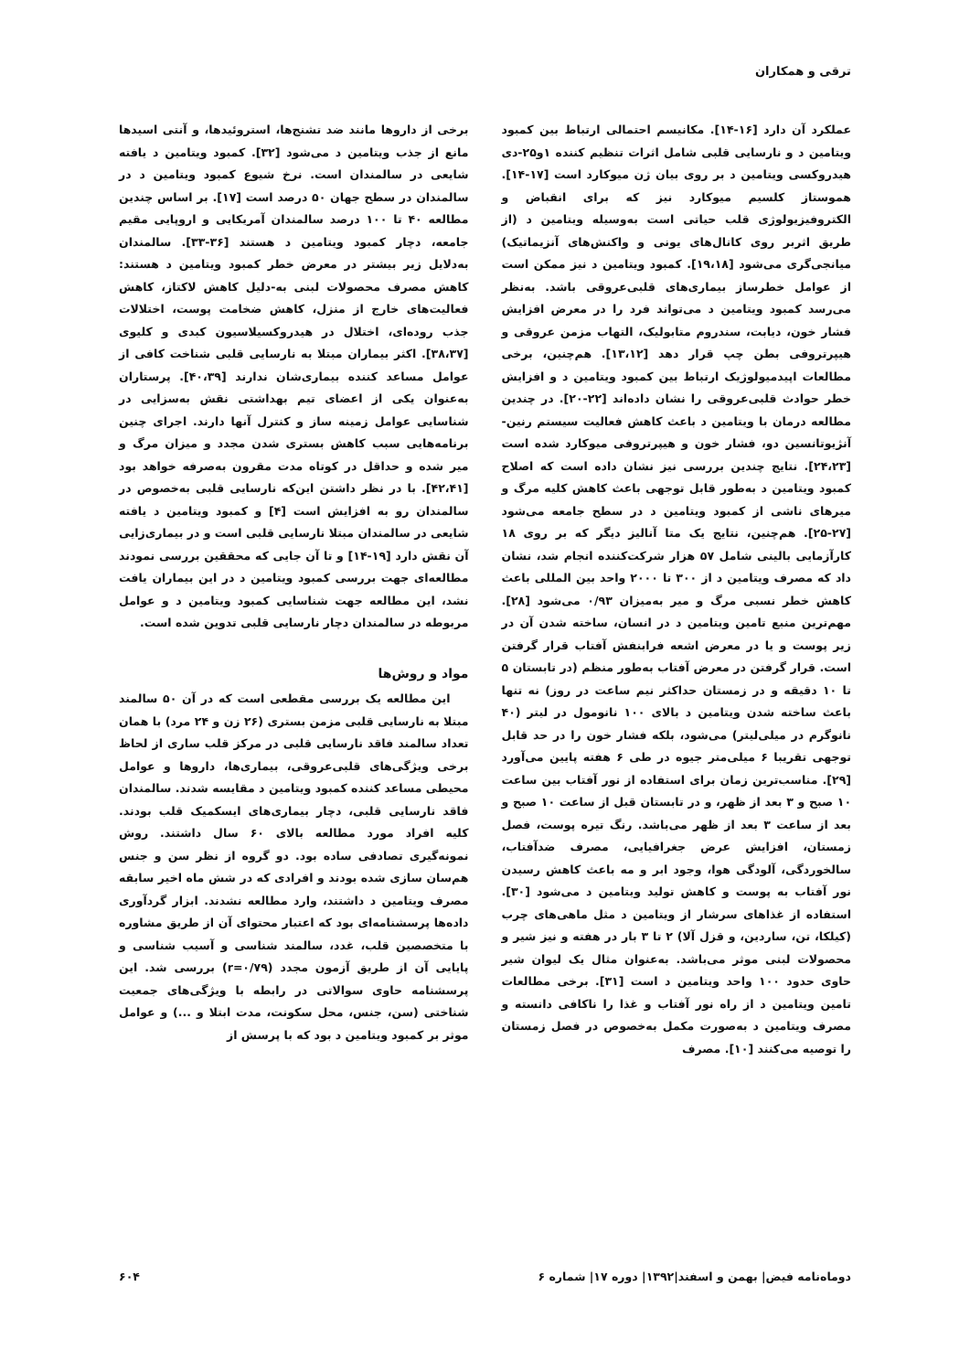ترقی و همکاران
عملکرد آن دارد [۱۶-۱۴]. مکانیسم احتمالی ارتباط بین کمبود ویتامین د و نارسایی قلبی شامل اثرات تنظیم کننده ۱و۲۵-دی هیدروکسی ویتامین د بر روی بیان ژن میوکارد است [۱۷-۱۴]. هموستاز کلسیم میوکارد نیز که برای انقباض و الکتروفیزیولوژی قلب حیاتی است به‌وسیله ویتامین د (از طریق اثربر روی کانال‌های یونی و واکنش‌های آنزیماتیک) میانجی‌گری می‌شود [۱۹،۱۸]. کمبود ویتامین د نیز ممکن است از عوامل خطرساز بیماری‌های قلبی‌عروقی باشد. به‌نظر می‌رسد کمبود ویتامین د می‌تواند فرد را در معرض افزایش فشار خون، دیابت، سندروم متابولیک، التهاب مزمن عروقی و هیپرتروفی بطن چپ قرار دهد [۱۳،۱۲]. هم‌چنین، برخی مطالعات اپیدمیولوژیک ارتباط بین کمبود ویتامین د و افزایش خطر حوادث قلبی‌عروقی را نشان داده‌اند [۲۲-۲۰]. در چندین مطالعه درمان با ویتامین د باعث کاهش فعالیت سیستم رنین-آنژیوتانسین دو، فشار خون و هیپرتروفی میوکارد شده است [۲۴،۲۳]. نتایج چندین بررسی نیز نشان داده است که اصلاح کمبود ویتامین د به‌طور قابل توجهی باعث کاهش کلیه مرگ و میرهای ناشی از کمبود ویتامین د در سطح جامعه می‌شود [۲۷-۲۵]. هم‌چنین، نتایج یک متا آنالیز دیگر که بر روی ۱۸ کارآزمایی بالینی شامل ۵۷ هزار شرکت‌کننده انجام شد، نشان داد که مصرف ویتامین د از ۳۰۰ تا ۲۰۰۰ واحد بین المللی باعث کاهش خطر نسبی مرگ و میر به‌میزان ۰/۹۳ می‌شود [۲۸]. مهم‌ترین منبع تامین ویتامین د در انسان، ساخته شدن آن در زیر پوست و یا در معرض اشعه فرابنفش آفتاب قرار گرفتن است. قرار گرفتن در معرض آفتاب به‌طور منظم (در تابستان ۵ تا ۱۰ دقیقه و در زمستان حداکثر نیم ساعت در روز) نه تنها باعث ساخته شدن ویتامین د بالای ۱۰۰ نانومول در لیتر (۴۰ نانوگرم در میلی‌لیتر) می‌شود، بلکه فشار خون را در حد قابل توجهی تقریبا ۶ میلی‌متر جیوه در طی ۶ هفته پایین می‌آورد [۲۹]. مناسب‌ترین زمان برای استفاده از نور آفتاب بین ساعت ۱۰ صبح و ۳ بعد از ظهر، و در تابستان قبل از ساعت ۱۰ صبح و بعد از ساعت ۳ بعد از ظهر می‌باشد. رنگ تیره پوست، فصل زمستان، افزایش عرض جغرافیایی، مصرف ضدآفتاب، سالخوردگی، آلودگی هوا، وجود ابر و مه باعث کاهش رسیدن نور آفتاب به پوست و کاهش تولید ویتامین د می‌شود [۳۰]. استفاده از غذاهای سرشار از ویتامین د مثل ماهی‌های چرب (کیلکا، تن، ساردین، و قزل آلا) ۲ تا ۳ بار در هفته و نیز شیر و محصولات لبنی موثر می‌باشد. به‌عنوان مثال یک لیوان شیر حاوی حدود ۱۰۰ واحد ویتامین د است [۳۱]. برخی مطالعات تامین ویتامین د از راه نور آفتاب و غذا را ناکافی دانسته و مصرف ویتامین د به‌صورت مکمل به‌خصوص در فصل زمستان را توصیه می‌کنند [۱۰]. مصرف
برخی از داروها مانند ضد تشنج‌ها، استروئیدها، و آنتی اسیدها مانع از جذب ویتامین د می‌شود [۳۲]. کمبود ویتامین د یافته شایعی در سالمندان است. نرخ شیوع کمبود ویتامین د در سالمندان در سطح جهان ۵۰ درصد است [۱۷]. بر اساس چندین مطالعه ۴۰ تا ۱۰۰ درصد سالمندان آمریکایی و اروپایی مقیم جامعه، دچار کمبود ویتامین د هستند [۳۶-۳۳]. سالمندان به‌دلایل زیر بیشتر در معرض خطر کمبود ویتامین د هستند: کاهش مصرف محصولات لبنی به-دلیل کاهش لاکتاز، کاهش فعالیت‌های خارج از منزل، کاهش ضخامت پوست، اختلالات جذب روده‌ای، اختلال در هیدروکسیلاسیون کبدی و کلیوی [۳۸،۳۷]. اکثر بیماران مبتلا به نارسایی قلبی شناخت کافی از عوامل مساعد کننده بیماری‌شان ندارند [۴۰،۳۹]. پرستاران به‌عنوان یکی از اعضای تیم بهداشتی نقش به‌سزایی در شناسایی عوامل زمینه ساز و کنترل آنها دارند. اجرای چنین برنامه‌هایی سبب کاهش بستری شدن مجدد و میزان مرگ و میر شده و حداقل در کوتاه مدت مقرون به‌صرفه خواهد بود [۴۲،۴۱]. با در نظر داشتن این‌که نارسایی قلبی به‌خصوص در سالمندان رو به افزایش است [۴] و کمبود ویتامین د یافته شایعی در سالمندان مبتلا نارسایی قلبی است و در بیماری‌زایی آن نقش دارد [۱۹-۱۴] و تا آن جایی که محققین بررسی نمودند مطالعه‌ای جهت بررسی کمبود ویتامین د در این بیماران یافت نشد، این مطالعه جهت شناسایی کمبود ویتامین د و عوامل مربوطه در سالمندان دچار نارسایی قلبی تدوین شده است.
مواد و روش‌ها
این مطالعه یک بررسی مقطعی است که در آن ۵۰ سالمند مبتلا به نارسایی قلبی مزمن بستری (۲۶ زن و ۲۴ مرد) با همان تعداد سالمند فاقد نارسایی قلبی در مرکز قلب ساری از لحاظ برخی ویژگی‌های قلبی‌عروقی، بیماری‌ها، داروها و عوامل محیطی مساعد کننده کمبود ویتامین د مقایسه شدند. سالمندان فاقد نارسایی قلبی، دچار بیماری‌های ایسکمیک قلب بودند. کلیه افراد مورد مطالعه بالای ۶۰ سال داشتند. روش نمونه‌گیری تصادفی ساده بود. دو گروه از نظر سن و جنس هم‌سان سازی شده بودند و افرادی که در شش ماه اخیر سابقه مصرف ویتامین د داشتند، وارد مطالعه نشدند. ابزار گردآوری داده‌ها پرسشنامه‌ای بود که اعتبار محتوای آن از طریق مشاوره با متخصصین قلب، غدد، سالمند شناسی و آسیب شناسی و پایایی آن از طریق آزمون مجدد (r=۰/۷۹) بررسی شد. این پرسشنامه حاوی سوالاتی در رابطه با ویژگی‌های جمعیت شناختی (سن، جنس، محل سکونت، مدت ابتلا و ...) و عوامل موثر بر کمبود ویتامین د بود که با پرسش از
دوماه‌نامه فیض| بهمن و اسفند|۱۳۹۲| دوره ۱۷| شماره ۶ ۶۰۴